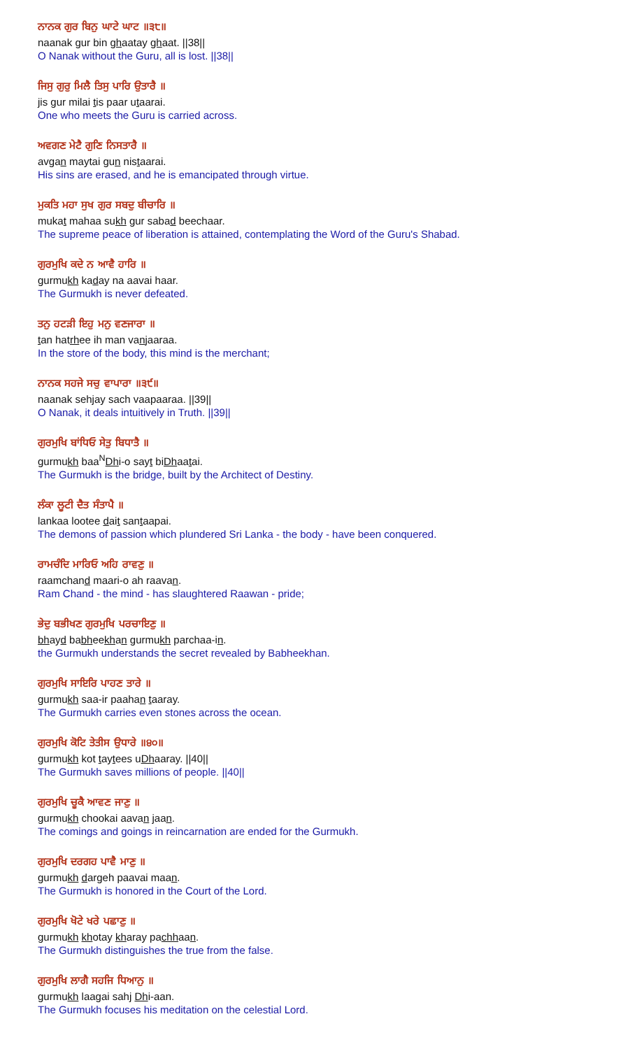ਨਾਨਕ ਗੁਰ ਬਿਨੁ ਘਾਟੇ ਘਾਟ ॥੩੮॥
naanak gur bin ghaatay ghaat. ||38||
O Nanak without the Guru, all is lost. ||38||
ਜਿਸੁ ਗੁਰੁ ਮਿਲੈ ਤਿਸੁ ਪਾਰਿ ਉਤਾਰੈ ॥
jis gur milai tis paar utaarai.
One who meets the Guru is carried across.
ਅਵਗਣ ਮੇਟੈ ਗੁਣਿ ਨਿਸਤਾਰੈ ॥
avgan maytai gun nistaarai.
His sins are erased, and he is emancipated through virtue.
ਮੁਕਤਿ ਮਹਾ ਸੁਖ ਗੁਰ ਸਬਦੁ ਬੀਚਾਰਿ ॥
mukat mahaa sukh gur sabad beechaar.
The supreme peace of liberation is attained, contemplating the Word of the Guru's Shabad.
ਗੁਰਮੁਖਿ ਕਦੇ ਨ ਆਵੈ ਹਾਰਿ ॥
gurmukh kaday na aavai haar.
The Gurmukh is never defeated.
ਤਨੁ ਹਟੜੀ ਇਹੁ ਮਨੁ ਵਣਜਾਰਾ ॥
tan hatrhee ih man vanjaaraa.
In the store of the body, this mind is the merchant;
ਨਾਨਕ ਸਹਜੇ ਸਚੁ ਵਾਪਾਰਾ ॥੩੯॥
naanak sehjay sach vaapaaraa. ||39||
O Nanak, it deals intuitively in Truth. ||39||
ਗੁਰਮੁਖਿ ਬਾਂਧਿਓ ਸੇਤੁ ਬਿਧਾਤੈ ॥
gurmukh baa<sup>N</sup>Dhi-o sayt biDhaatai.
The Gurmukh is the bridge, built by the Architect of Destiny.
ਲੰਕਾ ਲੂਟੀ ਦੈਤ ਸੰਤਾਪੈ ॥
lankaa lootee dait santaapai.
The demons of passion which plundered Sri Lanka - the body - have been conquered.
ਰਾਮਚੰਦਿ ਮਾਰਿਓ ਅਹਿ ਰਾਵਣੁ ॥
raamchand maari-o ah raavan.
Ram Chand - the mind - has slaughtered Raawan - pride;
ਭੇਦੁ ਬਭੀਖਣ ਗੁਰਮੁਖਿ ਪਰਚਾਇਣੁ ॥
bhayd babheekhan gurmukh parchaa-in.
the Gurmukh understands the secret revealed by Babheekhan.
ਗੁਰਮੁਖਿ ਸਾਇਰਿ ਪਾਹਣ ਤਾਰੇ ॥
gurmukh saa-ir paahan taaray.
The Gurmukh carries even stones across the ocean.
ਗੁਰਮੁਖਿ ਕੋਟਿ ਤੇਤੀਸ ਉਧਾਰੇ ॥੪੦॥
gurmukh kot taytees uDhaaray. ||40||
The Gurmukh saves millions of people. ||40||
ਗੁਰਮੁਖਿ ਚੂਕੈ ਆਵਣ ਜਾਣੁ ॥
gurmukh chookai aavan jaan.
The comings and goings in reincarnation are ended for the Gurmukh.
ਗੁਰਮੁਖਿ ਦਰਗਹ ਪਾਵੈ ਮਾਣੁ ॥
gurmukh dargeh paavai maan.
The Gurmukh is honored in the Court of the Lord.
ਗੁਰਮੁਖਿ ਖੋਟੇ ਖਰੇ ਪਛਾਣੁ ॥
gurmukh khotay kharay pachhaan.
The Gurmukh distinguishes the true from the false.
ਗੁਰਮੁਖਿ ਲਾਗੈ ਸਹਜਿ ਧਿਆਨੁ ॥
gurmukh laagai sahj Dhi-aan.
The Gurmukh focuses his meditation on the celestial Lord.